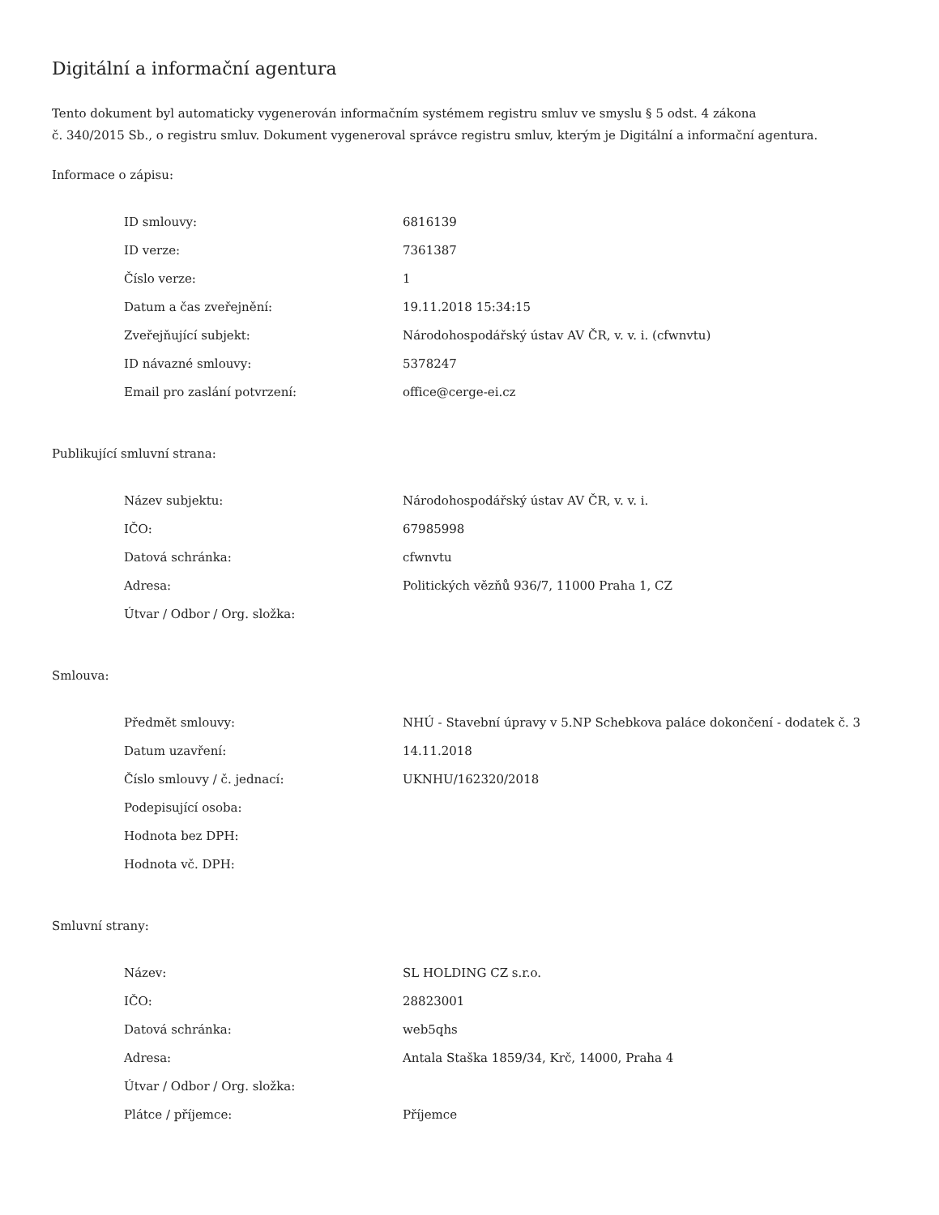Digitální a informační agentura
Tento dokument byl automaticky vygenerován informačním systémem registru smluv ve smyslu § 5 odst. 4 zákona
č. 340/2015 Sb., o registru smluv. Dokument vygeneroval správce registru smluv, kterým je Digitální a informační agentura.
Informace o zápisu:
| ID smlouvy: | 6816139 |
| ID verze: | 7361387 |
| Číslo verze: | 1 |
| Datum a čas zveřejnění: | 19.11.2018 15:34:15 |
| Zveřejňující subjekt: | Národohospodářský ústav AV ČR, v. v. i. (cfwnvtu) |
| ID návazné smlouvy: | 5378247 |
| Email pro zaslání potvrzení: | office@cerge-ei.cz |
Publikující smluvní strana:
| Název subjektu: | Národohospodářský ústav AV ČR, v. v. i. |
| IČO: | 67985998 |
| Datová schránka: | cfwnvtu |
| Adresa: | Politických vězňů 936/7, 11000 Praha 1, CZ |
| Útvar / Odbor / Org. složka: | |
Smlouva:
| Předmět smlouvy: | NHÚ - Stavební úpravy v 5.NP Schebkova paláce dokončení - dodatek č. 3 |
| Datum uzavření: | 14.11.2018 |
| Číslo smlouvy / č. jednací: | UKNHU/162320/2018 |
| Podepisující osoba: | |
| Hodnota bez DPH: | |
| Hodnota vč. DPH: | |
Smluvní strany:
| Název: | SL HOLDING CZ s.r.o. |
| IČO: | 28823001 |
| Datová schránka: | web5qhs |
| Adresa: | Antala Staška 1859/34, Krč, 14000, Praha 4 |
| Útvar / Odbor / Org. složka: | |
| Plátce / příjemce: | Příjemce |